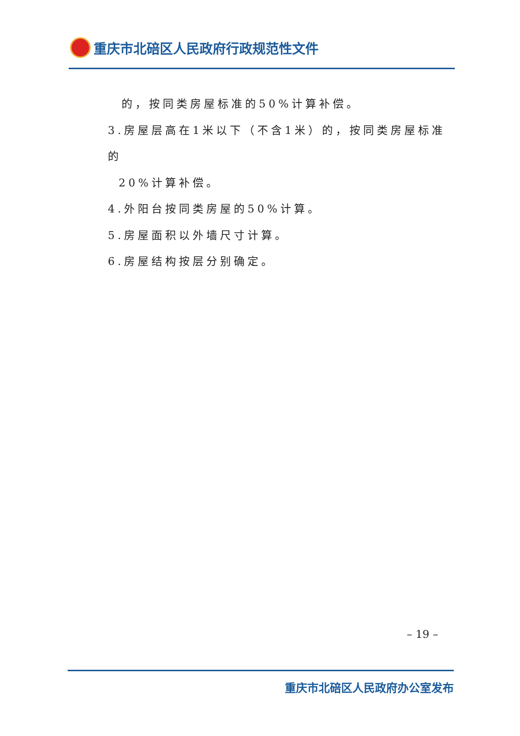重庆市北碚区人民政府行政规范性文件
的，按同类房屋标准的50%计算补偿。
3.房屋层高在1米以下（不含1米）的，按同类房屋标准的
20%计算补偿。
4.外阳台按同类房屋的50%计算。
5.房屋面积以外墙尺寸计算。
6.房屋结构按层分别确定。
– 19 –
重庆市北碚区人民政府办公室发布